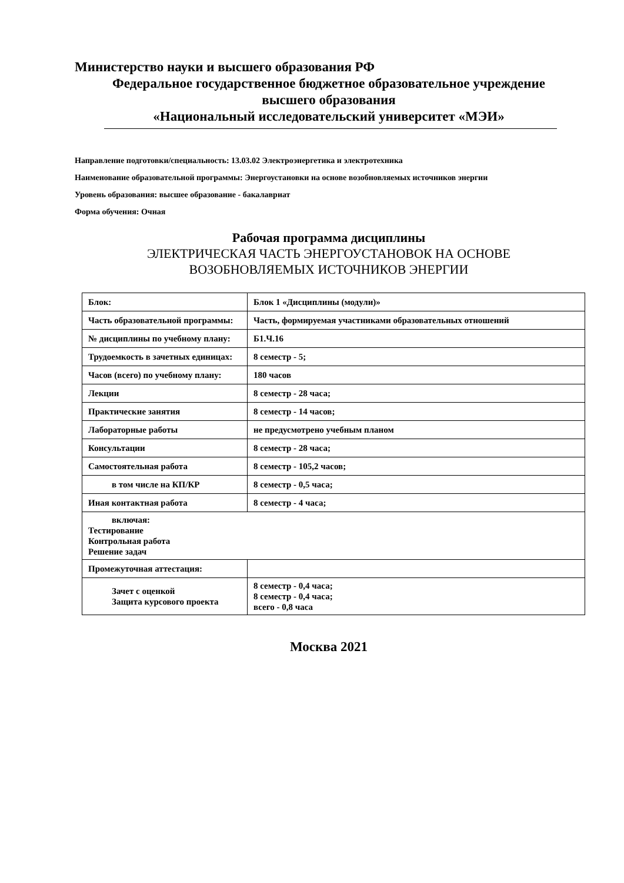Министерство науки и высшего образования РФ
Федеральное государственное бюджетное образовательное учреждение
высшего образования
«Национальный исследовательский университет «МЭИ»
Направление подготовки/специальность: 13.03.02 Электроэнергетика и электротехника
Наименование образовательной программы: Энергоустановки на основе возобновляемых источников энергии
Уровень образования: высшее образование - бакалавриат
Форма обучения: Очная
Рабочая программа дисциплины
ЭЛЕКТРИЧЕСКАЯ ЧАСТЬ ЭНЕРГОУСТАНОВОК НА ОСНОВЕ
ВОЗОБНОВЛЯЕМЫХ ИСТОЧНИКОВ ЭНЕРГИИ
| Блок: | Блок 1 «Дисциплины (модули)» |
| Часть образовательной программы: | Часть, формируемая участниками образовательных отношений |
| № дисциплины по учебному плану: | Б1.Ч.16 |
| Трудоемкость в зачетных единицах: | 8 семестр - 5; |
| Часов (всего) по учебному плану: | 180 часов |
| Лекции | 8 семестр - 28 часа; |
| Практические занятия | 8 семестр - 14 часов; |
| Лабораторные работы | не предусмотрено учебным планом |
| Консультации | 8 семестр - 28 часа; |
| Самостоятельная работа | 8 семестр - 105,2 часов; |
| в том числе на КП/КР | 8 семестр - 0,5 часа; |
| Иная контактная работа | 8 семестр - 4 часа; |
| включая: Тестирование Контрольная работа Решение задач | |
| Промежуточная аттестация: | |
| Зачет с оценкой Защита курсового проекта | 8 семестр - 0,4 часа; 8 семестр - 0,4 часа; всего - 0,8 часа |
Москва 2021